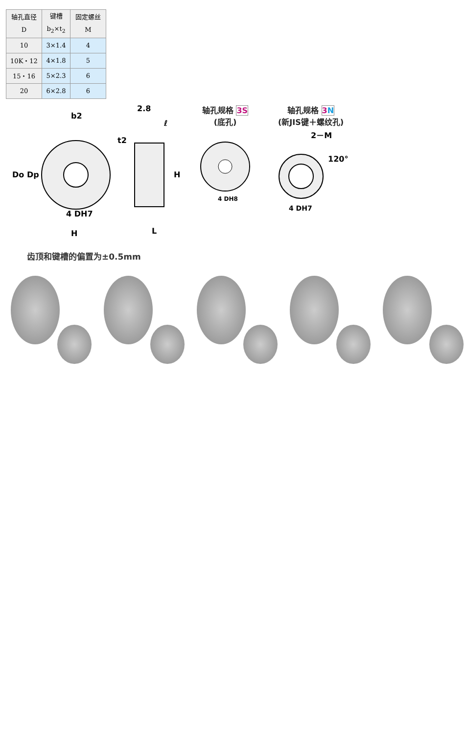| 轴孔直径 D | 键槽 b<sub>2</sub>×t<sub>2</sub> | 固定螺丝 M |
| --- | --- | --- |
| 10 | 3×1.4 | 4 |
| 10K・12 | 4×1.8 | 5 |
| 15・16 | 5×2.3 | 6 |
| 20 | 6×2.8 | 6 |
b2
2.8
ℓ
Do
Dp
H
4 DH7
H
L
t2
轴孔规格 3S
(底孔)
4 DH8
轴孔规格 3N
(新JIS键＋螺纹孔)
2－M
120°
4 DH7
齿顶和键槽的偏置为±0.5mm